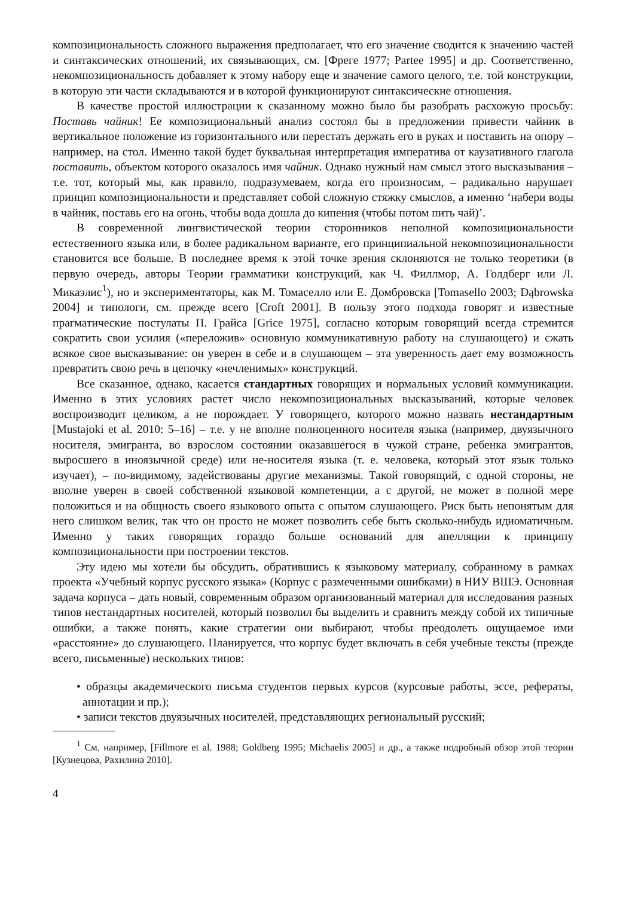композициональность сложного выражения предполагает, что его значение сводится к значению частей и синтаксических отношений, их связывающих, см. [Фреге 1977; Partee 1995] и др. Соответственно, некомпозициональность добавляет к этому набору еще и значение самого целого, т.е. той конструкции, в которую эти части складываются и в которой функционируют синтаксические отношения.
В качестве простой иллюстрации к сказанному можно было бы разобрать расхожую просьбу: Поставь чайник! Ее композициональный анализ состоял бы в предложении привести чайник в вертикальное положение из горизонтального или перестать держать его в руках и поставить на опору – например, на стол. Именно такой будет буквальная интерпретация императива от каузативного глагола поставить, объектом которого оказалось имя чайник. Однако нужный нам смысл этого высказывания – т.е. тот, который мы, как правило, подразумеваем, когда его произносим, – радикально нарушает принцип композициональности и представляет собой сложную стяжку смыслов, а именно ‘набери воды в чайник, поставь его на огонь, чтобы вода дошла до кипения (чтобы потом пить чай)’.
В современной лингвистической теории сторонников неполной композициональности естественного языка или, в более радикальном варианте, его принципиальной некомпозициональности становится все больше. В последнее время к этой точке зрения склоняются не только теоретики (в первую очередь, авторы Теории грамматики конструкций, как Ч. Филлмор, А. Голдберг или Л. Микаэлис<sup>1</sup>), но и экспериментаторы, как М. Томаселло или Е. Домбровска [Tomasello 2003; Dąbrowska 2004] и типологи, см. прежде всего [Croft 2001]. В пользу этого подхода говорят и известные прагматические постулаты П. Грайса [Grice 1975], согласно которым говорящий всегда стремится сократить свои усилия («переложив» основную коммуникативную работу на слушающего) и сжать всякое свое высказывание: он уверен в себе и в слушающем – эта уверенность дает ему возможность превратить свою речь в цепочку «нечленимых» конструкций.
Все сказанное, однако, касается стандартных говорящих и нормальных условий коммуникации. Именно в этих условиях растет число некомпозициональных высказываний, которые человек воспроизводит целиком, а не порождает. У говорящего, которого можно назвать нестандартным [Mustajoki et al. 2010: 5–16] – т.е. у не вполне полноценного носителя языка (например, двуязычного носителя, эмигранта, во взрослом состоянии оказавшегося в чужой стране, ребенка эмигрантов, выросшего в иноязычной среде) или не-носителя языка (т. е. человека, который этот язык только изучает), – по-видимому, задействованы другие механизмы. Такой говорящий, с одной стороны, не вполне уверен в своей собственной языковой компетенции, а с другой, не может в полной мере положиться и на общность своего языкового опыта с опытом слушающего. Риск быть непонятым для него слишком велик, так что он просто не может позволить себе быть сколько-нибудь идиоматичным. Именно у таких говорящих гораздо больше оснований для апелляции к принципу композициональности при построении текстов.
Эту идею мы хотели бы обсудить, обратившись к языковому материалу, собранному в рамках проекта «Учебный корпус русского языка» (Корпус с размеченными ошибками) в НИУ ВШЭ. Основная задача корпуса – дать новый, современным образом организованный материал для исследования разных типов нестандартных носителей, который позволил бы выделить и сравнить между собой их типичные ошибки, а также понять, какие стратегии они выбирают, чтобы преодолеть ощущаемое ими «расстояние» до слушающего. Планируется, что корпус будет включать в себя учебные тексты (прежде всего, письменные) нескольких типов:
• образцы академического письма студентов первых курсов (курсовые работы, эссе, рефераты, аннотации и пр.);
• записи текстов двуязычных носителей, представляющих региональный русский;
<sup>1</sup> См. например, [Fillmore et al. 1988; Goldberg 1995; Michaelis 2005] и др., а также подробный обзор этой теории [Кузнецова, Рахилина 2010].
4